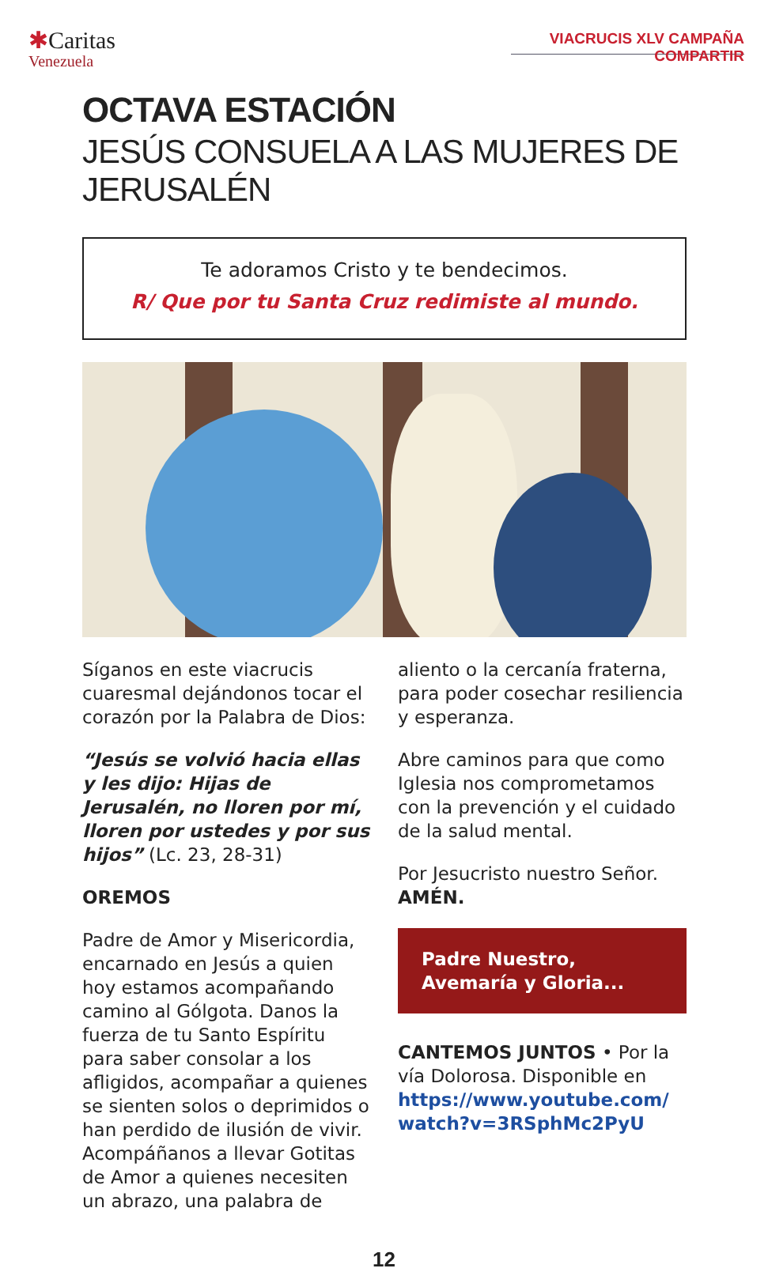✱Caritas
Venezuela
VIACRUCIS XLV CAMPAÑA COMPARTIR
OCTAVA ESTACIÓN
JESÚS CONSUELA A LAS MUJERES DE JERUSALÉN
Te adoramos Cristo y te bendecimos.
R/ Que por tu Santa Cruz redimiste al mundo.
Síganos en este viacrucis cuaresmal dejándonos tocar el corazón por la Palabra de Dios:
“Jesús se volvió hacia ellas y les dijo: Hijas de Jerusalén, no lloren por mí, lloren por ustedes y por sus hijos” (Lc. 23, 28-31)
OREMOS
Padre de Amor y Misericordia, encarnado en Jesús a quien hoy estamos acompañando camino al Gólgota. Danos la fuerza de tu Santo Espíritu para saber consolar a los afligidos, acompañar a quienes se sienten solos o deprimidos o han perdido de ilusión de vivir. Acompáñanos a llevar Gotitas de Amor a quienes necesiten un abrazo, una palabra de
aliento o la cercanía fraterna, para poder cosechar resiliencia y esperanza.
Abre caminos para que como Iglesia nos comprometamos con la prevención y el cuidado de la salud mental.
Por Jesucristo nuestro Señor.
AMÉN.
Padre Nuestro,
Avemaría y Gloria...
CANTEMOS JUNTOS • Por la vía Dolorosa. Disponible en https://www.youtube.com/ watch?v=3RSphMc2PyU
12